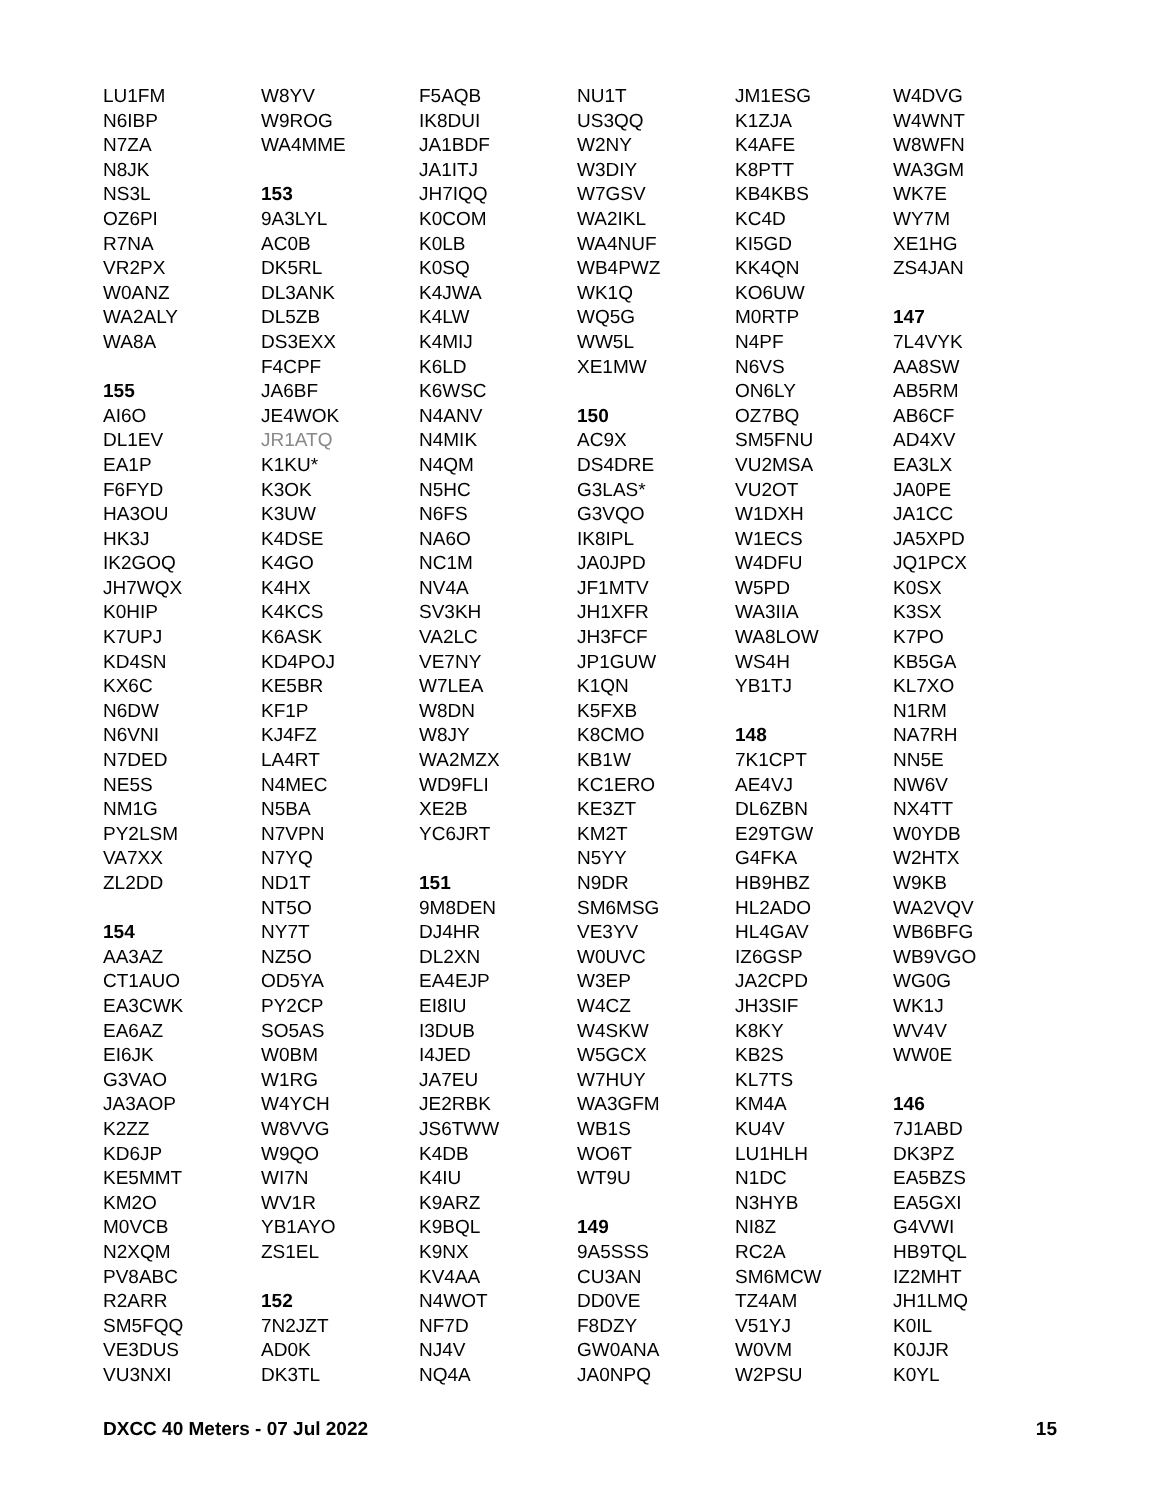LU1FM
N6IBP
N7ZA
N8JK
NS3L
OZ6PI
R7NA
VR2PX
W0ANZ
WA2ALY
WA8A
155
AI6O
DL1EV
EA1P
F6FYD
HA3OU
HK3J
IK2GOQ
JH7WQX
K0HIP
K7UPJ
KD4SN
KX6C
N6DW
N6VNI
N7DED
NE5S
NM1G
PY2LSM
VA7XX
ZL2DD
154
AA3AZ
CT1AUO
EA3CWK
EA6AZ
EI6JK
G3VAO
JA3AOP
K2ZZ
KD6JP
KE5MMT
KM2O
M0VCB
N2XQM
PV8ABC
R2ARR
SM5FQQ
VE3DUS
VU3NXI
W8YV
W9ROG
WA4MME
153
9A3LYL
AC0B
DK5RL
DL3ANK
DL5ZB
DS3EXX
F4CPF
JA6BF
JE4WOK
JR1ATQ
K1KU*
K3OK
K3UW
K4DSE
K4GO
K4HX
K4KCS
K6ASK
KD4POJ
KE5BR
KF1P
KJ4FZ
LA4RT
N4MEC
N5BA
N7VPN
N7YQ
ND1T
NT5O
NY7T
NZ5O
OD5YA
PY2CP
SO5AS
W0BM
W1RG
W4YCH
W8VVG
W9QO
WI7N
WV1R
YB1AYO
ZS1EL
152
7N2JZT
AD0K
DK3TL
F5AQB
IK8DUI
JA1BDF
JA1ITJ
JH7IQQ
K0COM
K0LB
K0SQ
K4JWA
K4LW
K4MIJ
K6LD
K6WSC
N4ANV
N4MIK
N4QM
N5HC
N6FS
NA6O
NC1M
NV4A
SV3KH
VA2LC
VE7NY
W7LEA
W8DN
W8JY
WA2MZX
WD9FLI
XE2B
YC6JRT
151
9M8DEN
DJ4HR
DL2XN
EA4EJP
EI8IU
I3DUB
I4JED
JA7EU
JE2RBK
JS6TWW
K4DB
K4IU
K9ARZ
K9BQL
K9NX
KV4AA
N4WOT
NF7D
NJ4V
NQ4A
NU1T
US3QQ
W2NY
W3DIY
W7GSV
WA2IKL
WA4NUF
WB4PWZ
WK1Q
WQ5G
WW5L
XE1MW
150
AC9X
DS4DRE
G3LAS*
G3VQO
IK8IPL
JA0JPD
JF1MTV
JH1XFR
JH3FCF
JP1GUW
K1QN
K5FXB
K8CMO
KB1W
KC1ERO
KE3ZT
KM2T
N5YY
N9DR
SM6MSG
VE3YV
W0UVC
W3EP
W4CZ
W4SKW
W5GCX
W7HUY
WA3GFM
WB1S
WO6T
WT9U
149
9A5SSS
CU3AN
DD0VE
F8DZY
GW0ANA
JA0NPQ
JM1ESG
K1ZJA
K4AFE
K8PTT
KB4KBS
KC4D
KI5GD
KK4QN
KO6UW
M0RTP
N4PF
N6VS
ON6LY
OZ7BQ
SM5FNU
VU2MSA
VU2OT
W1DXH
W1ECS
W4DFU
W5PD
WA3IIA
WA8LOW
WS4H
YB1TJ
148
7K1CPT
AE4VJ
DL6ZBN
E29TGW
G4FKA
HB9HBZ
HL2ADO
HL4GAV
IZ6GSP
JA2CPD
JH3SIF
K8KY
KB2S
KL7TS
KM4A
KU4V
LU1HLH
N1DC
N3HYB
NI8Z
RC2A
SM6MCW
TZ4AM
V51YJ
W0VM
W2PSU
W4DVG
W4WNT
W8WFN
WA3GM
WK7E
WY7M
XE1HG
ZS4JAN
147
7L4VYK
AA8SW
AB5RM
AB6CF
AD4XV
EA3LX
JA0PE
JA1CC
JA5XPD
JQ1PCX
K0SX
K3SX
K7PO
KB5GA
KL7XO
N1RM
NA7RH
NN5E
NW6V
NX4TT
W0YDB
W2HTX
W9KB
WA2VQV
WB6BFG
WB9VGO
WG0G
WK1J
WV4V
WW0E
146
7J1ABD
DK3PZ
EA5BZS
EA5GXI
G4VWI
HB9TQL
IZ2MHT
JH1LMQ
K0IL
K0JJR
K0YL
DXCC 40 Meters - 07 Jul 2022 15